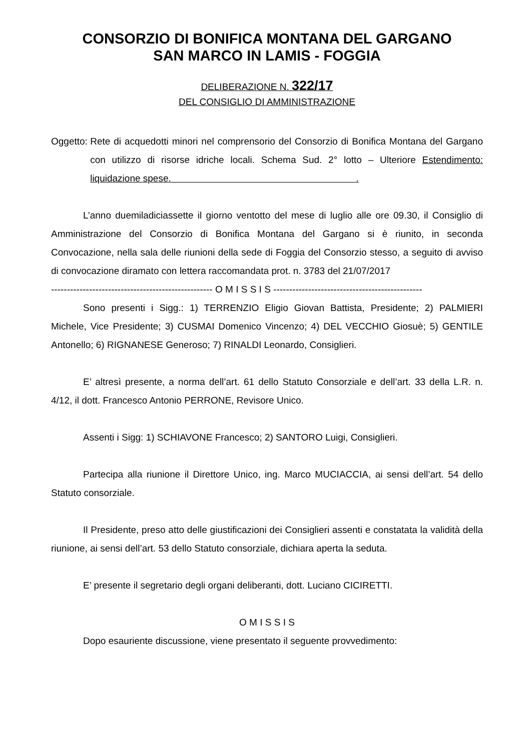CONSORZIO DI BONIFICA MONTANA DEL GARGANO
SAN MARCO IN LAMIS - FOGGIA
DELIBERAZIONE N. 322/17
DEL CONSIGLIO DI AMMINISTRAZIONE
Oggetto: Rete di acquedotti minori nel comprensorio del Consorzio di Bonifica Montana del Gargano con utilizzo di risorse idriche locali. Schema Sud. 2° lotto – Ulteriore Estendimento: liquidazione spese. .
L’anno duemiladiciassette il giorno ventotto del mese di luglio alle ore 09.30, il Consiglio di Amministrazione del Consorzio di Bonifica Montana del Gargano si è riunito, in seconda Convocazione, nella sala delle riunioni della sede di Foggia del Consorzio stesso, a seguito di avviso di convocazione diramato con lettera raccomandata prot. n. 3783 del 21/07/2017
--------------------------------------------------- O M I S S I S -----------------------------------------------
Sono presenti i Sigg.: 1) TERRENZIO Eligio Giovan Battista, Presidente; 2) PALMIERI Michele, Vice Presidente; 3) CUSMAI Domenico Vincenzo; 4) DEL VECCHIO Giosuè; 5) GENTILE Antonello; 6) RIGNANESE Generoso; 7) RINALDI Leonardo, Consiglieri.
E’ altresì presente, a norma dell’art. 61 dello Statuto Consorziale e dell’art. 33 della L.R. n. 4/12, il dott. Francesco Antonio PERRONE, Revisore Unico.
Assenti i Sigg: 1) SCHIAVONE Francesco; 2) SANTORO Luigi, Consiglieri.
Partecipa alla riunione il Direttore Unico, ing. Marco MUCIACCIA, ai sensi dell’art. 54 dello Statuto consorziale.
Il Presidente, preso atto delle giustificazioni dei Consiglieri assenti e constatata la validità della riunione, ai sensi dell’art. 53 dello Statuto consorziale, dichiara aperta la seduta.
E’ presente il segretario degli organi deliberanti, dott. Luciano CICIRETTI.
O M I S S I S
Dopo esauriente discussione, viene presentato il seguente provvedimento: